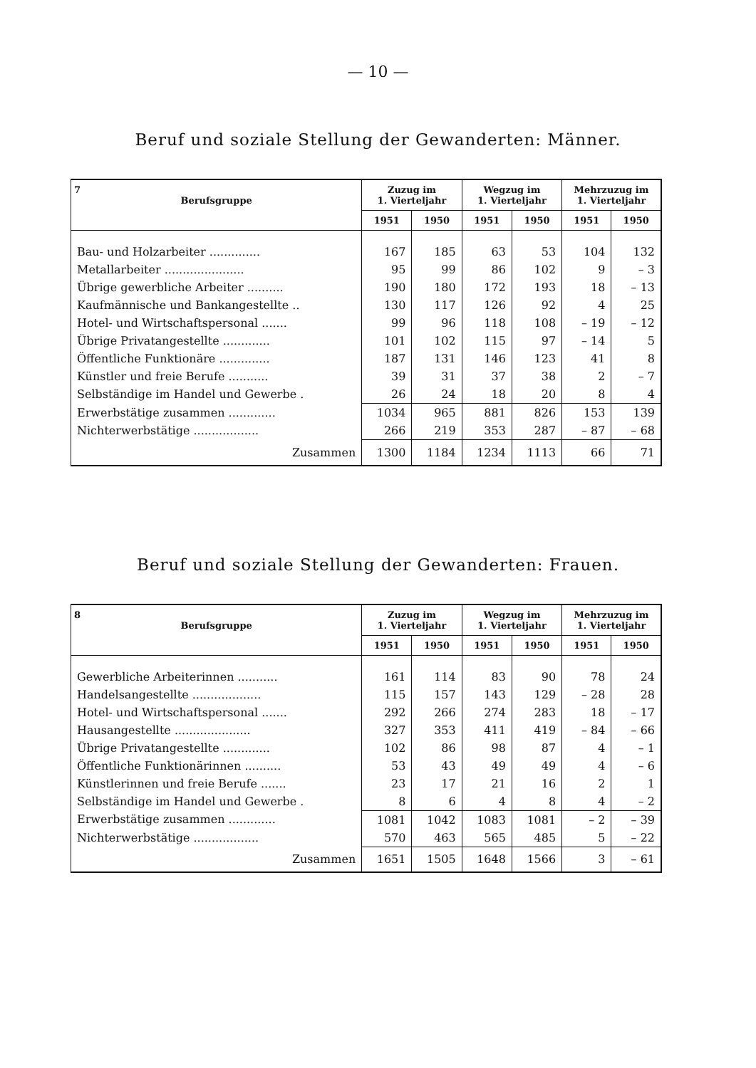— 10 —
Beruf und soziale Stellung der Gewanderten: Männer.
| 7 Berufsgruppe | Zuzug im 1. Vierteljahr | | Wegzug im 1. Vierteljahr | | Mehrzuzug im 1. Vierteljahr | |
| --- | --- | --- | --- | --- | --- | --- |
| | 1951 | 1950 | 1951 | 1950 | 1951 | 1950 |
| Bau- und Holzarbeiter .............. | 167 | 185 | 63 | 53 | 104 | 132 |
| Metallarbeiter ...................... | 95 | 99 | 86 | 102 | 9 | – 3 |
| Übrige gewerbliche Arbeiter .......... | 190 | 180 | 172 | 193 | 18 | – 13 |
| Kaufmännische und Bankangestellte .. | 130 | 117 | 126 | 92 | 4 | 25 |
| Hotel- und Wirtschaftspersonal ....... | 99 | 96 | 118 | 108 | – 19 | – 12 |
| Übrige Privatangestellte ............. | 101 | 102 | 115 | 97 | – 14 | 5 |
| Öffentliche Funktionäre .............. | 187 | 131 | 146 | 123 | 41 | 8 |
| Künstler und freie Berufe ........... | 39 | 31 | 37 | 38 | 2 | – 7 |
| Selbständige im Handel und Gewerbe . | 26 | 24 | 18 | 20 | 8 | 4 |
| Erwerbstätige zusammen ............. | 1034 | 965 | 881 | 826 | 153 | 139 |
| Nichterwerbstätige .................. | 266 | 219 | 353 | 287 | – 87 | – 68 |
| Zusammen | 1300 | 1184 | 1234 | 1113 | 66 | 71 |
Beruf und soziale Stellung der Gewanderten: Frauen.
| 8 Berufsgruppe | Zuzug im 1. Vierteljahr | | Wegzug im 1. Vierteljahr | | Mehrzuzug im 1. Vierteljahr | |
| --- | --- | --- | --- | --- | --- | --- |
| | 1951 | 1950 | 1951 | 1950 | 1951 | 1950 |
| Gewerbliche Arbeiterinnen ........... | 161 | 114 | 83 | 90 | 78 | 24 |
| Handelsangestellte ................... | 115 | 157 | 143 | 129 | – 28 | 28 |
| Hotel- und Wirtschaftspersonal ....... | 292 | 266 | 274 | 283 | 18 | – 17 |
| Hausangestellte ..................... | 327 | 353 | 411 | 419 | – 84 | – 66 |
| Übrige Privatangestellte ............. | 102 | 86 | 98 | 87 | 4 | – 1 |
| Öffentliche Funktionärinnen .......... | 53 | 43 | 49 | 49 | 4 | – 6 |
| Künstlerinnen und freie Berufe ....... | 23 | 17 | 21 | 16 | 2 | 1 |
| Selbständige im Handel und Gewerbe . | 8 | 6 | 4 | 8 | 4 | – 2 |
| Erwerbstätige zusammen ............. | 1081 | 1042 | 1083 | 1081 | – 2 | – 39 |
| Nichterwerbstätige .................. | 570 | 463 | 565 | 485 | 5 | – 22 |
| Zusammen | 1651 | 1505 | 1648 | 1566 | 3 | – 61 |